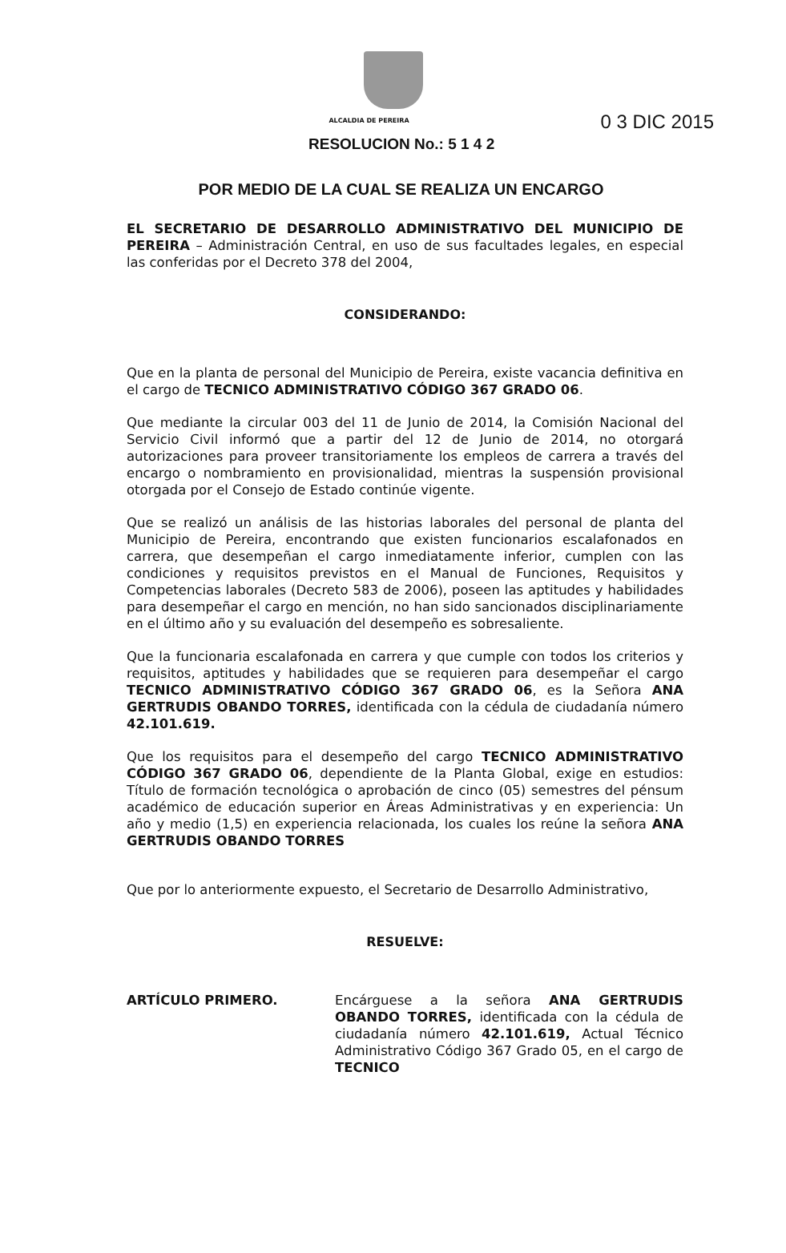ALCALDIA DE PEREIRA
RESOLUCION No.: 5 1 4 2
0 3 DIC 2015
POR MEDIO DE LA CUAL SE REALIZA UN ENCARGO
EL SECRETARIO DE DESARROLLO ADMINISTRATIVO DEL MUNICIPIO DE PEREIRA – Administración Central, en uso de sus facultades legales, en especial las conferidas por el Decreto 378 del 2004,
CONSIDERANDO:
Que en la planta de personal del Municipio de Pereira, existe vacancia definitiva en el cargo de TECNICO ADMINISTRATIVO CÓDIGO 367 GRADO 06.
Que mediante la circular 003 del 11 de Junio de 2014, la Comisión Nacional del Servicio Civil informó que a partir del 12 de Junio de 2014, no otorgará autorizaciones para proveer transitoriamente los empleos de carrera a través del encargo o nombramiento en provisionalidad, mientras la suspensión provisional otorgada por el Consejo de Estado continúe vigente.
Que se realizó un análisis de las historias laborales del personal de planta del Municipio de Pereira, encontrando que existen funcionarios escalafonados en carrera, que desempeñan el cargo inmediatamente inferior, cumplen con las condiciones y requisitos previstos en el Manual de Funciones, Requisitos y Competencias laborales (Decreto 583 de 2006), poseen las aptitudes y habilidades para desempeñar el cargo en mención, no han sido sancionados disciplinariamente en el último año y su evaluación del desempeño es sobresaliente.
Que la funcionaria escalafonada en carrera y que cumple con todos los criterios y requisitos, aptitudes y habilidades que se requieren para desempeñar el cargo TECNICO ADMINISTRATIVO CÓDIGO 367 GRADO 06, es la Señora ANA GERTRUDIS OBANDO TORRES, identificada con la cédula de ciudadanía número 42.101.619.
Que los requisitos para el desempeño del cargo TECNICO ADMINISTRATIVO CÓDIGO 367 GRADO 06, dependiente de la Planta Global, exige en estudios: Título de formación tecnológica o aprobación de cinco (05) semestres del pénsum académico de educación superior en Áreas Administrativas y en experiencia: Un año y medio (1,5) en experiencia relacionada, los cuales los reúne la señora ANA GERTRUDIS OBANDO TORRES
Que por lo anteriormente expuesto, el Secretario de Desarrollo Administrativo,
RESUELVE:
ARTÍCULO PRIMERO. Encárguese a la señora ANA GERTRUDIS OBANDO TORRES, identificada con la cédula de ciudadanía número 42.101.619, Actual Técnico Administrativo Código 367 Grado 05, en el cargo de TECNICO